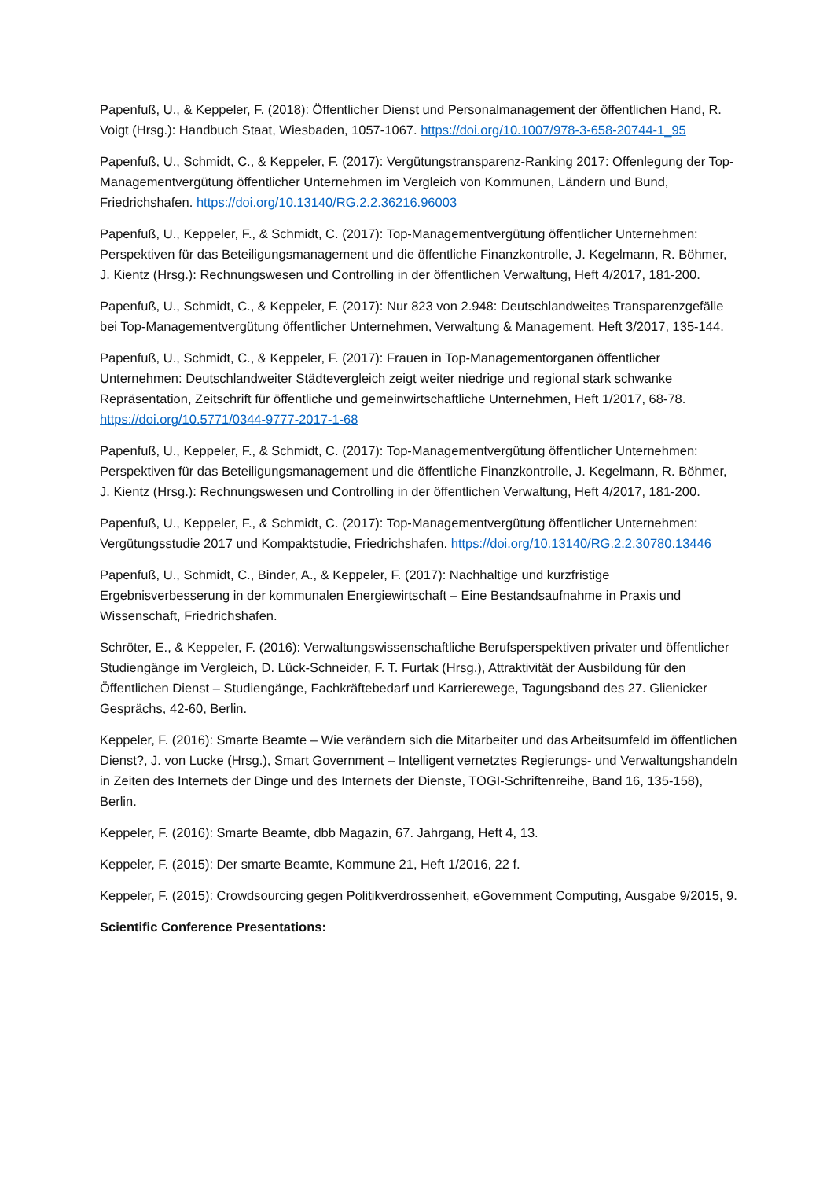Papenfuß, U., & Keppeler, F. (2018): Öffentlicher Dienst und Personalmanagement der öffentlichen Hand, R. Voigt (Hrsg.): Handbuch Staat, Wiesbaden, 1057-1067. https://doi.org/10.1007/978-3-658-20744-1_95
Papenfuß, U., Schmidt, C., & Keppeler, F. (2017): Vergütungstransparenz-Ranking 2017: Offenlegung der Top-Managementvergütung öffentlicher Unternehmen im Vergleich von Kommunen, Ländern und Bund, Friedrichshafen. https://doi.org/10.13140/RG.2.2.36216.96003
Papenfuß, U., Keppeler, F., & Schmidt, C. (2017): Top-Managementvergütung öffentlicher Unternehmen: Perspektiven für das Beteiligungsmanagement und die öffentliche Finanzkontrolle, J. Kegelmann, R. Böhmer, J. Kientz (Hrsg.): Rechnungswesen und Controlling in der öffentlichen Verwaltung, Heft 4/2017, 181-200.
Papenfuß, U., Schmidt, C., & Keppeler, F. (2017): Nur 823 von 2.948: Deutschlandweites Transparenzgefälle bei Top-Managementvergütung öffentlicher Unternehmen, Verwaltung & Management, Heft 3/2017, 135-144.
Papenfuß, U., Schmidt, C., & Keppeler, F. (2017): Frauen in Top-Managementorganen öffentlicher Unternehmen: Deutschlandweiter Städtevergleich zeigt weiter niedrige und regional stark schwanke Repräsentation, Zeitschrift für öffentliche und gemeinwirtschaftliche Unternehmen, Heft 1/2017, 68-78. https://doi.org/10.5771/0344-9777-2017-1-68
Papenfuß, U., Keppeler, F., & Schmidt, C. (2017): Top-Managementvergütung öffentlicher Unternehmen: Perspektiven für das Beteiligungsmanagement und die öffentliche Finanzkontrolle, J. Kegelmann, R. Böhmer, J. Kientz (Hrsg.): Rechnungswesen und Controlling in der öffentlichen Verwaltung, Heft 4/2017, 181-200.
Papenfuß, U., Keppeler, F., & Schmidt, C. (2017): Top-Managementvergütung öffentlicher Unternehmen: Vergütungsstudie 2017 und Kompaktstudie, Friedrichshafen. https://doi.org/10.13140/RG.2.2.30780.13446
Papenfuß, U., Schmidt, C., Binder, A., & Keppeler, F. (2017): Nachhaltige und kurzfristige Ergebnisverbesserung in der kommunalen Energiewirtschaft – Eine Bestandsaufnahme in Praxis und Wissenschaft, Friedrichshafen.
Schröter, E., & Keppeler, F. (2016): Verwaltungswissenschaftliche Berufsperspektiven privater und öffentlicher Studiengänge im Vergleich, D. Lück-Schneider, F. T. Furtak (Hrsg.), Attraktivität der Ausbildung für den Öffentlichen Dienst – Studiengänge, Fachkräftebedarf und Karrierewege, Tagungsband des 27. Glienicker Gesprächs, 42-60, Berlin.
Keppeler, F. (2016): Smarte Beamte – Wie verändern sich die Mitarbeiter und das Arbeitsumfeld im öffentlichen Dienst?, J. von Lucke (Hrsg.), Smart Government – Intelligent vernetztes Regierungs- und Verwaltungshandeln in Zeiten des Internets der Dinge und des Internets der Dienste, TOGI-Schriftenreihe, Band 16, 135-158), Berlin.
Keppeler, F. (2016): Smarte Beamte, dbb Magazin, 67. Jahrgang, Heft 4, 13.
Keppeler, F. (2015): Der smarte Beamte, Kommune 21, Heft 1/2016, 22 f.
Keppeler, F. (2015): Crowdsourcing gegen Politikverdrossenheit, eGovernment Computing, Ausgabe 9/2015, 9.
Scientific Conference Presentations: